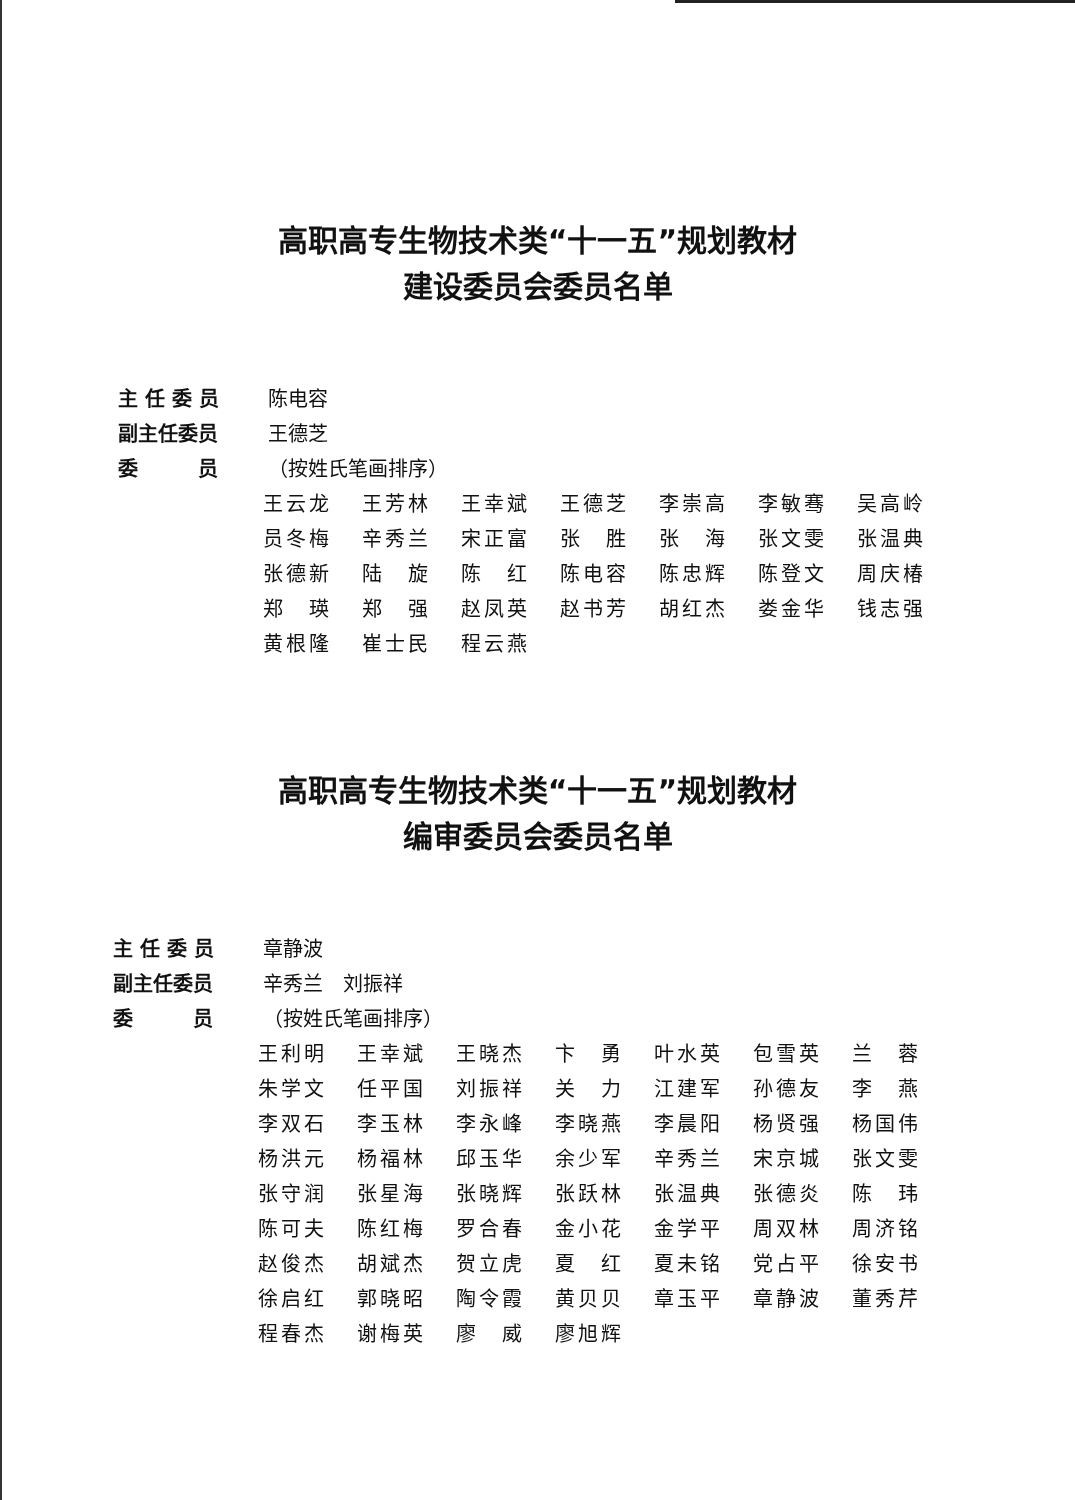高职高专生物技术类“十一五”规划教材
建设委员会委员名单
主 任 委 员 陈电容
副主任委员 王德芝
委　　　员 （按姓氏笔画排序）
| 王云龙 | 王芳林 | 王幸斌 | 王德芝 | 李崇高 | 李敏骞 | 吴高岭 |
| 员冬梅 | 辛秀兰 | 宋正富 | 张 胜 | 张 海 | 张文雯 | 张温典 |
| 张德新 | 陆 旋 | 陈 红 | 陈电容 | 陈忠辉 | 陈登文 | 周庆椿 |
| 郑 瑛 | 郑 强 | 赵凤英 | 赵书芳 | 胡红杰 | 娄金华 | 钱志强 |
| 黄根隆 | 崔士民 | 程云燕 | | | | |
高职高专生物技术类“十一五”规划教材
编审委员会委员名单
主 任 委 员 章静波
副主任委员 辛秀兰　刘振祥
委　　　员 （按姓氏笔画排序）
| 王利明 | 王幸斌 | 王晓杰 | 卞 勇 | 叶水英 | 包雪英 | 兰 蓉 |
| 朱学文 | 任平国 | 刘振祥 | 关 力 | 江建军 | 孙德友 | 李 燕 |
| 李双石 | 李玉林 | 李永峰 | 李晓燕 | 李晨阳 | 杨贤强 | 杨国伟 |
| 杨洪元 | 杨福林 | 邱玉华 | 余少军 | 辛秀兰 | 宋京城 | 张文雯 |
| 张守润 | 张星海 | 张晓辉 | 张跃林 | 张温典 | 张德炎 | 陈 玮 |
| 陈可夫 | 陈红梅 | 罗合春 | 金小花 | 金学平 | 周双林 | 周济铭 |
| 赵俊杰 | 胡斌杰 | 贺立虎 | 夏 红 | 夏未铭 | 党占平 | 徐安书 |
| 徐启红 | 郭晓昭 | 陶令霞 | 黄贝贝 | 章玉平 | 章静波 | 董秀芹 |
| 程春杰 | 谢梅英 | 廖 威 | 廖旭辉 | | | |